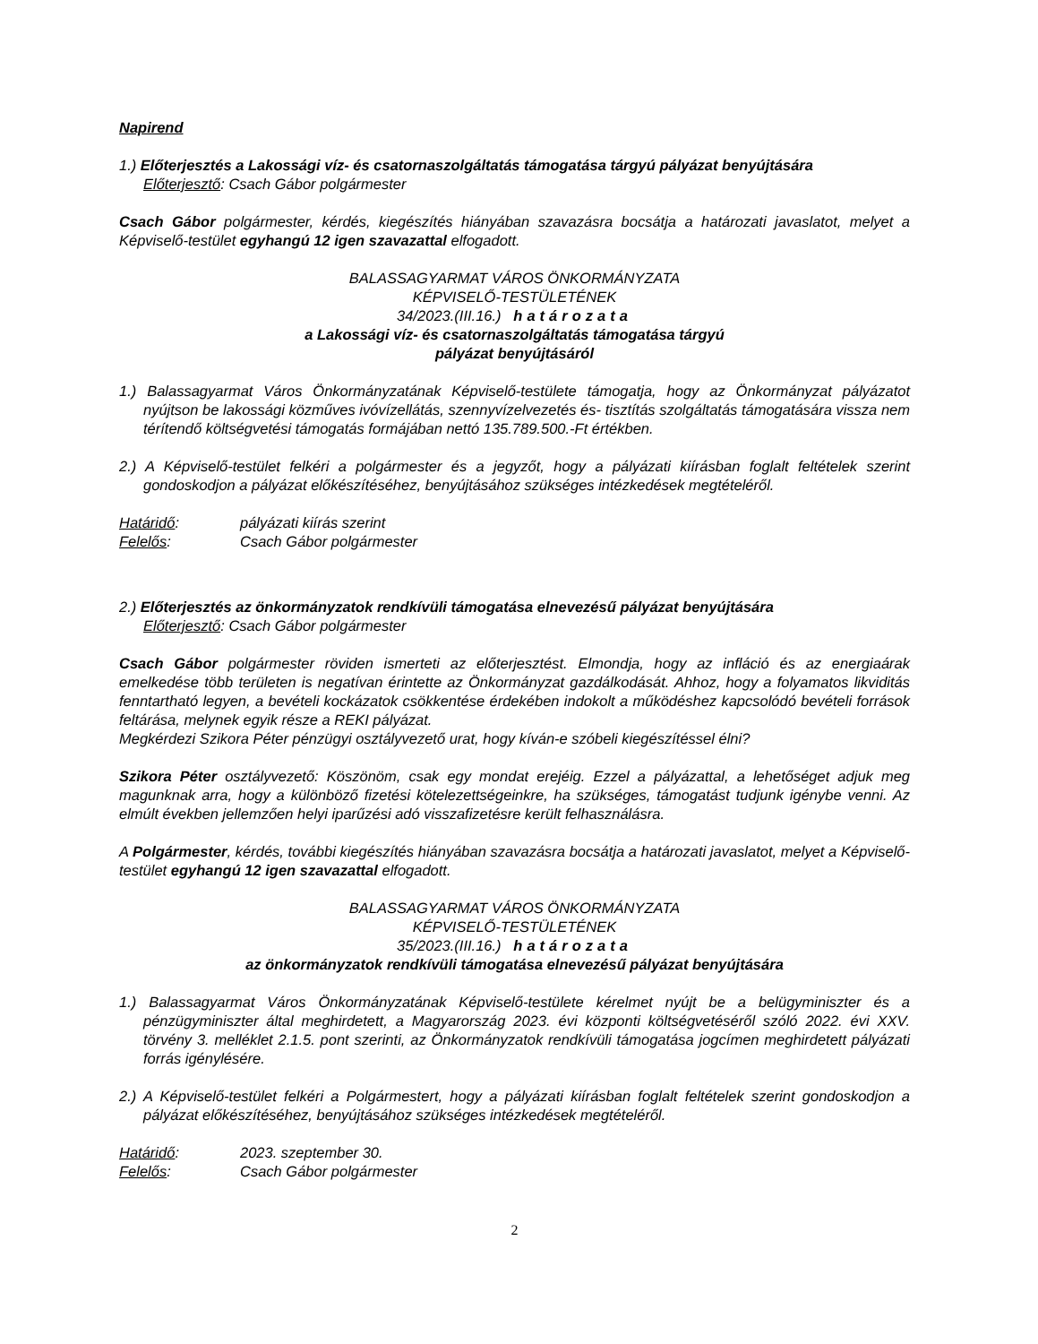Napirend
1.) Előterjesztés a Lakossági víz- és csatornaszolgáltatás támogatása tárgyú pályázat benyújtására
Előterjesztő: Csach Gábor polgármester
Csach Gábor polgármester, kérdés, kiegészítés hiányában szavazásra bocsátja a határozati javaslatot, melyet a Képviselő-testület egyhangú 12 igen szavazattal elfogadott.
BALASSAGYARMAT VÁROS ÖNKORMÁNYZATA
KÉPVISELŐ-TESTÜLETÉNEK
34/2023.(III.16.) határozata
a Lakossági víz- és csatornaszolgáltatás támogatása tárgyú
pályázat benyújtásáról
1.) Balassagyarmat Város Önkormányzatának Képviselő-testülete támogatja, hogy az Önkormányzat pályázatot nyújtson be lakossági közműves ivóvízellátás, szennyvízelvezetés és- tisztítás szolgáltatás támogatására vissza nem térítendő költségvetési támogatás formájában nettó 135.789.500.-Ft értékben.
2.) A Képviselő-testület felkéri a polgármester és a jegyzőt, hogy a pályázati kiírásban foglalt feltételek szerint gondoskodjon a pályázat előkészítéséhez, benyújtásához szükséges intézkedések megtételéről.
Határidő: pályázati kiírás szerint
Felelős: Csach Gábor polgármester
2.) Előterjesztés az önkormányzatok rendkívüli támogatása elnevezésű pályázat benyújtására
Előterjesztő: Csach Gábor polgármester
Csach Gábor polgármester röviden ismerteti az előterjesztést. Elmondja, hogy az infláció és az energiaárak emelkedése több területen is negatívan érintette az Önkormányzat gazdálkodását. Ahhoz, hogy a folyamatos likviditás fenntartható legyen, a bevételi kockázatok csökkentése érdekében indokolt a működéshez kapcsolódó bevételi források feltárása, melynek egyik része a REKI pályázat.
Megkérdezi Szikora Péter pénzügyi osztályvezető urat, hogy kíván-e szóbeli kiegészítéssel élni?
Szikora Péter osztályvezető: Köszönöm, csak egy mondat erejéig. Ezzel a pályázattal, a lehetőséget adjuk meg magunknak arra, hogy a különböző fizetési kötelezettségeinkre, ha szükséges, támogatást tudjunk igénybe venni. Az elmúlt években jellemzően helyi iparűzési adó visszafizetésre került felhasználásra.
A Polgármester, kérdés, további kiegészítés hiányában szavazásra bocsátja a határozati javaslatot, melyet a Képviselő-testület egyhangú 12 igen szavazattal elfogadott.
BALASSAGYARMAT VÁROS ÖNKORMÁNYZATA
KÉPVISELŐ-TESTÜLETÉNEK
35/2023.(III.16.) határozata
az önkormányzatok rendkívüli támogatása elnevezésű pályázat benyújtására
1.) Balassagyarmat Város Önkormányzatának Képviselő-testülete kérelmet nyújt be a belügyminiszter és a pénzügyminiszter által meghirdetett, a Magyarország 2023. évi központi költségvetéséről szóló 2022. évi XXV. törvény 3. melléklet 2.1.5. pont szerinti, az Önkormányzatok rendkívüli támogatása jogcímen meghirdetett pályázati forrás igénylésére.
2.) A Képviselő-testület felkéri a Polgármestert, hogy a pályázati kiírásban foglalt feltételek szerint gondoskodjon a pályázat előkészítéséhez, benyújtásához szükséges intézkedések megtételéről.
Határidő: 2023. szeptember 30.
Felelős: Csach Gábor polgármester
2